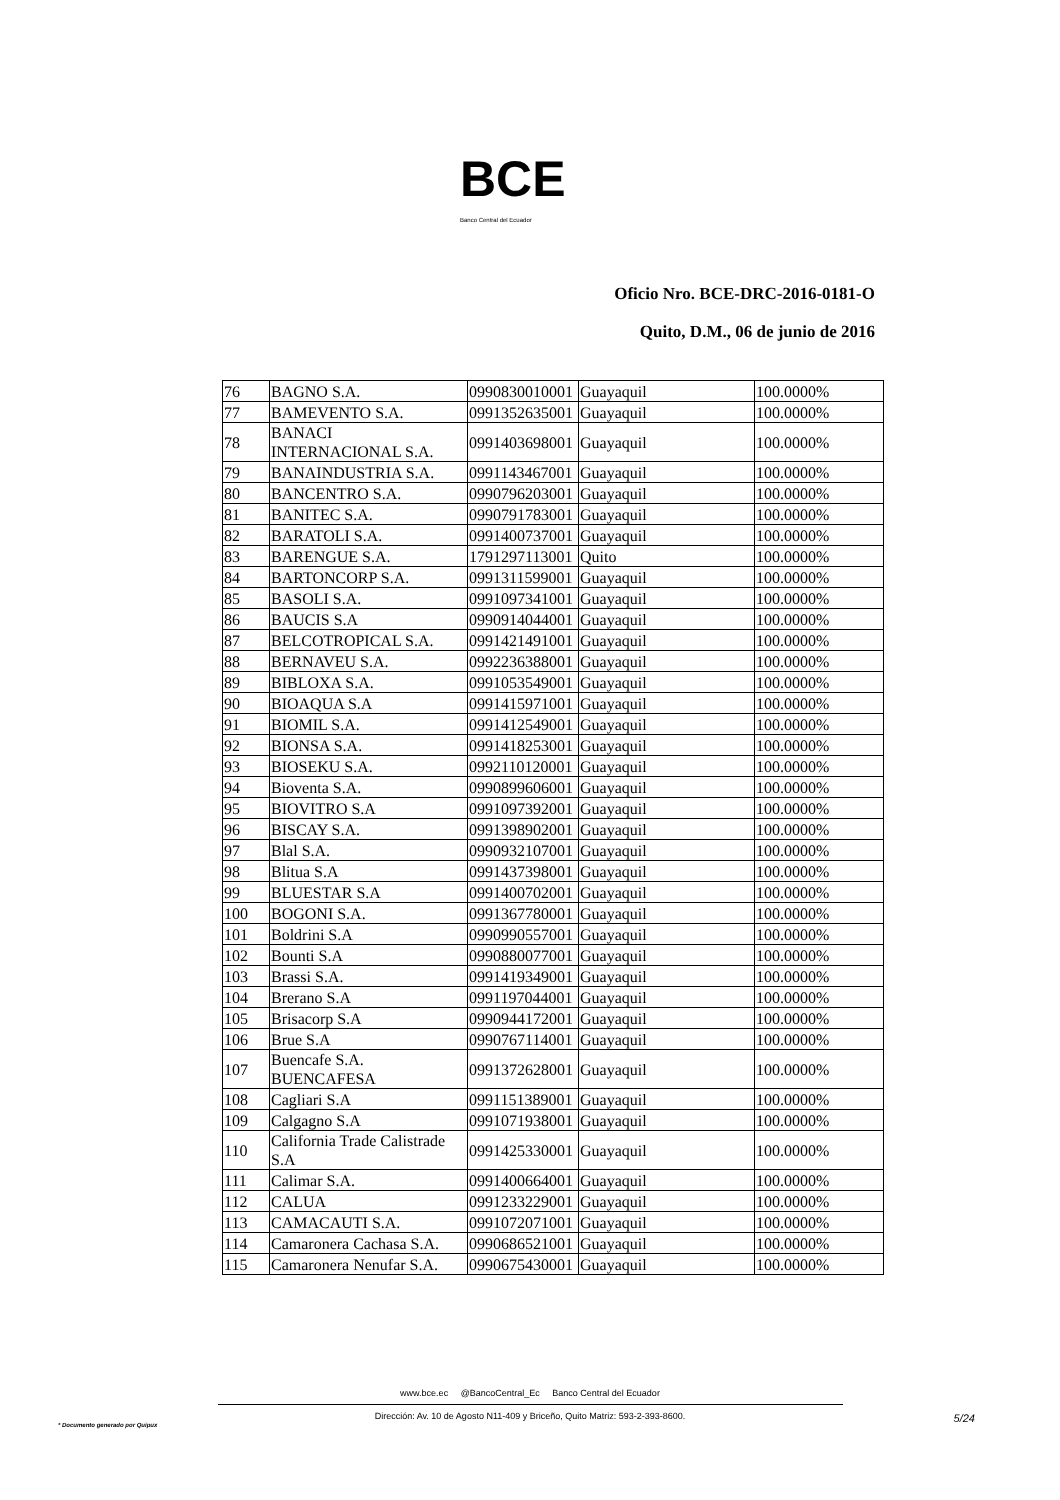BCE
Banco Central del Ecuador
Oficio Nro. BCE-DRC-2016-0181-O
Quito, D.M., 06 de junio de 2016
| 76 | BAGNO S.A. | 0990830010001 | Guayaquil | 100.0000% |
| 77 | BAMEVENTO S.A. | 0991352635001 | Guayaquil | 100.0000% |
| 78 | BANACI INTERNACIONAL S.A. | 0991403698001 | Guayaquil | 100.0000% |
| 79 | BANAINDUSTRIA S.A. | 0991143467001 | Guayaquil | 100.0000% |
| 80 | BANCENTRO S.A. | 0990796203001 | Guayaquil | 100.0000% |
| 81 | BANITEC S.A. | 0990791783001 | Guayaquil | 100.0000% |
| 82 | BARATOLI S.A. | 0991400737001 | Guayaquil | 100.0000% |
| 83 | BARENGUE S.A. | 1791297113001 | Quito | 100.0000% |
| 84 | BARTONCORP S.A. | 0991311599001 | Guayaquil | 100.0000% |
| 85 | BASOLI S.A. | 0991097341001 | Guayaquil | 100.0000% |
| 86 | BAUCIS S.A | 0990914044001 | Guayaquil | 100.0000% |
| 87 | BELCOTROPICAL S.A. | 0991421491001 | Guayaquil | 100.0000% |
| 88 | BERNAVEU S.A. | 0992236388001 | Guayaquil | 100.0000% |
| 89 | BIBLOXA S.A. | 0991053549001 | Guayaquil | 100.0000% |
| 90 | BIOAQUA S.A | 0991415971001 | Guayaquil | 100.0000% |
| 91 | BIOMIL S.A. | 0991412549001 | Guayaquil | 100.0000% |
| 92 | BIONSA S.A. | 0991418253001 | Guayaquil | 100.0000% |
| 93 | BIOSEKU S.A. | 0992110120001 | Guayaquil | 100.0000% |
| 94 | Bioventa S.A. | 0990899606001 | Guayaquil | 100.0000% |
| 95 | BIOVITRO S.A | 0991097392001 | Guayaquil | 100.0000% |
| 96 | BISCAY S.A. | 0991398902001 | Guayaquil | 100.0000% |
| 97 | Blal S.A. | 0990932107001 | Guayaquil | 100.0000% |
| 98 | Blitua S.A | 0991437398001 | Guayaquil | 100.0000% |
| 99 | BLUESTAR S.A | 0991400702001 | Guayaquil | 100.0000% |
| 100 | BOGONI S.A. | 0991367780001 | Guayaquil | 100.0000% |
| 101 | Boldrini S.A | 0990990557001 | Guayaquil | 100.0000% |
| 102 | Bounti S.A | 0990880077001 | Guayaquil | 100.0000% |
| 103 | Brassi S.A. | 0991419349001 | Guayaquil | 100.0000% |
| 104 | Brerano S.A | 0991197044001 | Guayaquil | 100.0000% |
| 105 | Brisacorp S.A | 0990944172001 | Guayaquil | 100.0000% |
| 106 | Brue S.A | 0990767114001 | Guayaquil | 100.0000% |
| 107 | Buencafe S.A. BUENCAFESA | 0991372628001 | Guayaquil | 100.0000% |
| 108 | Cagliari S.A | 0991151389001 | Guayaquil | 100.0000% |
| 109 | Calgagno S.A | 0991071938001 | Guayaquil | 100.0000% |
| 110 | California Trade Calistrade S.A | 0991425330001 | Guayaquil | 100.0000% |
| 111 | Calimar S.A. | 0991400664001 | Guayaquil | 100.0000% |
| 112 | CALUA | 0991233229001 | Guayaquil | 100.0000% |
| 113 | CAMACAUTI S.A. | 0991072071001 | Guayaquil | 100.0000% |
| 114 | Camaronera Cachasa S.A. | 0990686521001 | Guayaquil | 100.0000% |
| 115 | Camaronera Nenufar S.A. | 0990675430001 | Guayaquil | 100.0000% |
www.bce.ec @BancoCentral_Ec Banco Central del Ecuador
Dirección: Av. 10 de Agosto N11-409 y Briceño, Quito Matriz: 593-2-393-8600.
5/24
* Documento generado por Quipux